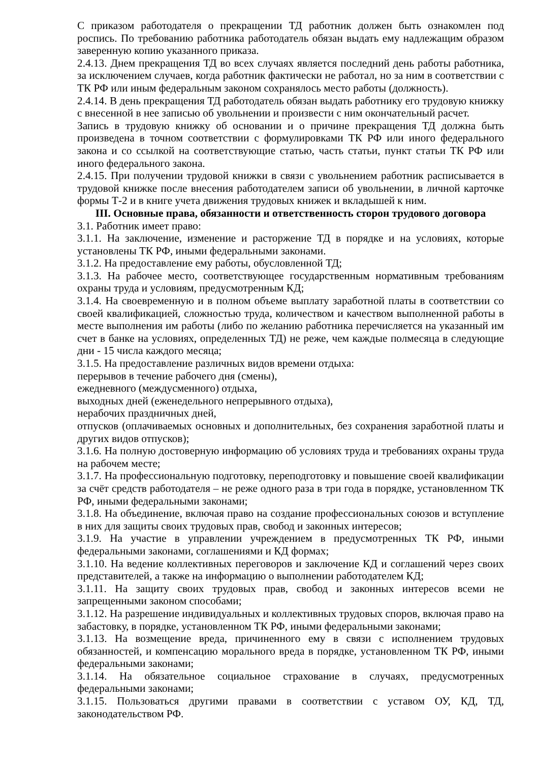С приказом работодателя о прекращении ТД работник должен быть ознакомлен под роспись. По требованию работника работодатель обязан выдать ему надлежащим образом заверенную копию указанного приказа.
2.4.13. Днем прекращения ТД во всех случаях является последний день работы работника, за исключением случаев, когда работник фактически не работал, но за ним в соответствии с ТК РФ или иным федеральным законом сохранялось место работы (должность).
2.4.14. В день прекращения ТД работодатель обязан выдать работнику его трудовую книжку с внесенной в нее записью об увольнении и произвести с ним окончательный расчет.
Запись в трудовую книжку об основании и о причине прекращения ТД должна быть произведена в точном соответствии с формулировками ТК РФ или иного федерального закона и со ссылкой на соответствующие статью, часть статьи, пункт статьи ТК РФ или иного федерального закона.
2.4.15. При получении трудовой книжки в связи с увольнением работник расписывается в трудовой книжке после внесения работодателем записи об увольнении, в личной карточке формы Т-2 и в книге учета движения трудовых книжек и вкладышей к ним.
III. Основные права, обязанности и ответственность сторон трудового договора
3.1. Работник имеет право:
3.1.1. На заключение, изменение и расторжение ТД в порядке и на условиях, которые установлены ТК РФ, иными федеральными законами.
3.1.2. На предоставление ему работы, обусловленной ТД;
3.1.3. На рабочее место, соответствующее государственным нормативным требованиям охраны труда и условиям, предусмотренным КД;
3.1.4. На своевременную и в полном объеме выплату заработной платы в соответствии со своей квалификацией, сложностью труда, количеством и качеством выполненной работы в месте выполнения им работы (либо по желанию работника перечисляется на указанный им счет в банке на условиях, определенных ТД) не реже, чем каждые полмесяца в следующие дни - 15 числа каждого месяца;
3.1.5. На предоставление различных видов времени отдыха:
перерывов в течение рабочего дня (смены),
ежедневного (междусменного) отдыха,
выходных дней (еженедельного непрерывного отдыха),
нерабочих праздничных дней,
отпусков (оплачиваемых основных и дополнительных, без сохранения заработной платы и других видов отпусков);
3.1.6. На полную достоверную информацию об условиях труда и требованиях охраны труда на рабочем месте;
3.1.7. На профессиональную подготовку, переподготовку и повышение своей квалификации за счёт средств работодателя – не реже одного раза в три года в порядке, установленном ТК РФ, иными федеральными законами;
3.1.8. На объединение, включая право на создание профессиональных союзов и вступление в них для защиты своих трудовых прав, свобод и законных интересов;
3.1.9. На участие в управлении учреждением в предусмотренных ТК РФ, иными федеральными законами, соглашениями и КД формах;
3.1.10. На ведение коллективных переговоров и заключение КД и соглашений через своих представителей, а также на информацию о выполнении работодателем КД;
3.1.11. На защиту своих трудовых прав, свобод и законных интересов всеми не запрещенными законом способами;
3.1.12. На разрешение индивидуальных и коллективных трудовых споров, включая право на забастовку, в порядке, установленном ТК РФ, иными федеральными законами;
3.1.13. На возмещение вреда, причиненного ему в связи с исполнением трудовых обязанностей, и компенсацию морального вреда в порядке, установленном ТК РФ, иными федеральными законами;
3.1.14. На обязательное социальное страхование в случаях, предусмотренных федеральными законами;
3.1.15. Пользоваться другими правами в соответствии с уставом ОУ, КД, ТД, законодательством РФ.